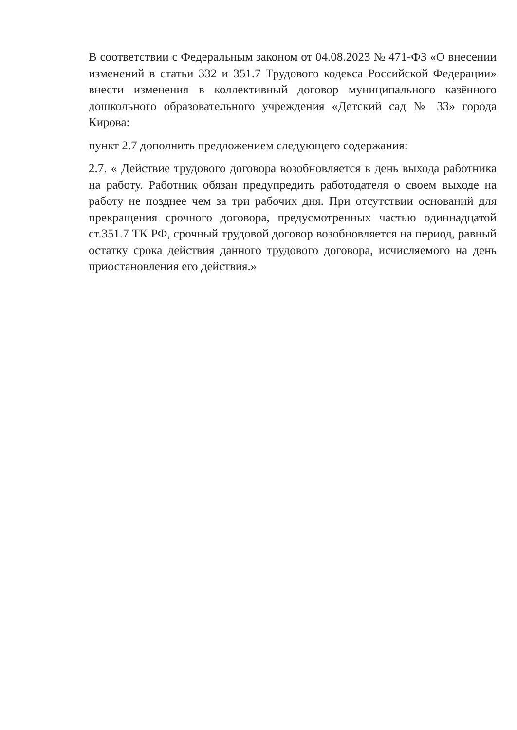В соответствии с Федеральным законом от 04.08.2023 № 471-ФЗ «О внесении изменений в статьи 332 и 351.7 Трудового кодекса Российской Федерации» внести изменения в коллективный договор муниципального казённого дошкольного образовательного учреждения «Детский сад № 33» города Кирова:
пункт 2.7 дополнить предложением следующего содержания:
2.7. « Действие трудового договора возобновляется в день выхода работника на работу. Работник обязан предупредить работодателя о своем выходе на работу не позднее чем за три рабочих дня. При отсутствии оснований для прекращения срочного договора, предусмотренных частью одиннадцатой ст.351.7 ТК РФ, срочный трудовой договор возобновляется на период, равный остатку срока действия данного трудового договора, исчисляемого на день приостановления его действия.»